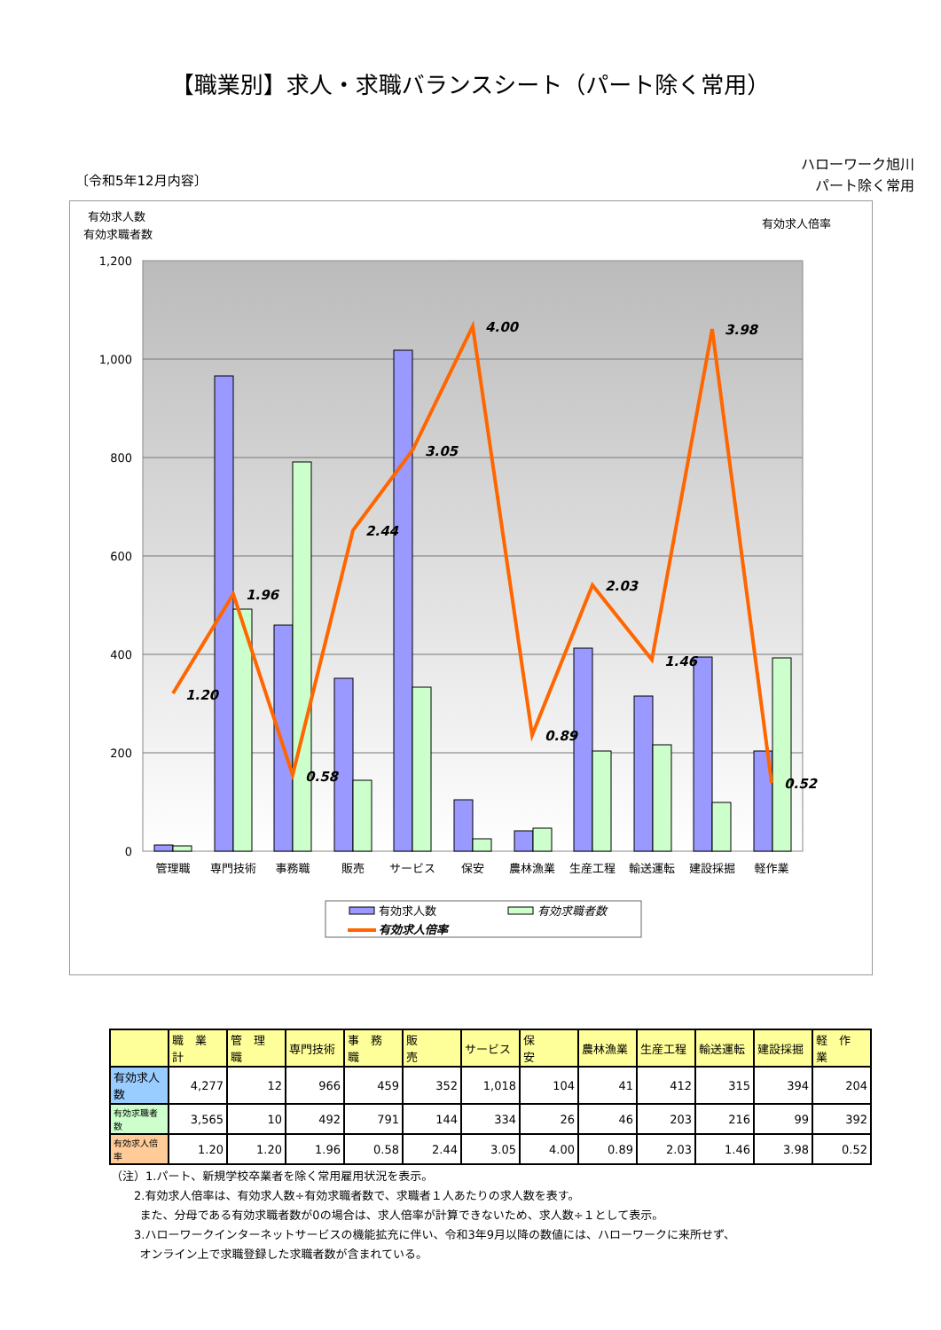【職業別】求人・求職バランスシート（パート除く常用）
〔令和5年12月内容〕
ハローワーク旭川
パート除く常用
有効求人数
有効求職者数
有効求人倍率
1,200
1,000
800
600
400
200
0
1.20
1.96
0.58
2.44
3.05
4.00
0.89
2.03
1.46
3.98
0.52
管理職
専門技術
事務職
販売
サービス
保安
農林漁業
生産工程
輸送運転
建設採掘
軽作業
有効求人数
有効求職者数
有効求人倍率
| | 職 業 計 | 管 理 職 | 専門技術 | 事 務 職 | 販 売 | サービス | 保 安 | 農林漁業 | 生産工程 | 輸送運転 | 建設採掘 | 軽 作 業 |
| --- | --- | --- | --- | --- | --- | --- | --- | --- | --- | --- | --- | --- |
| 有効求人数 | 4,277 | 12 | 966 | 459 | 352 | 1,018 | 104 | 41 | 412 | 315 | 394 | 204 |
| 有効求職者数 | 3,565 | 10 | 492 | 791 | 144 | 334 | 26 | 46 | 203 | 216 | 99 | 392 |
| 有効求人倍率 | 1.20 | 1.20 | 1.96 | 0.58 | 2.44 | 3.05 | 4.00 | 0.89 | 2.03 | 1.46 | 3.98 | 0.52 |
（注）1.パート、新規学校卒業者を除く常用雇用状況を表示。
  2.有効求人倍率は、有効求人数÷有効求職者数で、求職者１人あたりの求人数を表す。
   また、分母である有効求職者数が0の場合は、求人倍率が計算できないため、求人数÷１として表示。
  3.ハローワークインターネットサービスの機能拡充に伴い、令和3年9月以降の数値には、ハローワークに来所せず、
   オンライン上で求職登録した求職者数が含まれている。